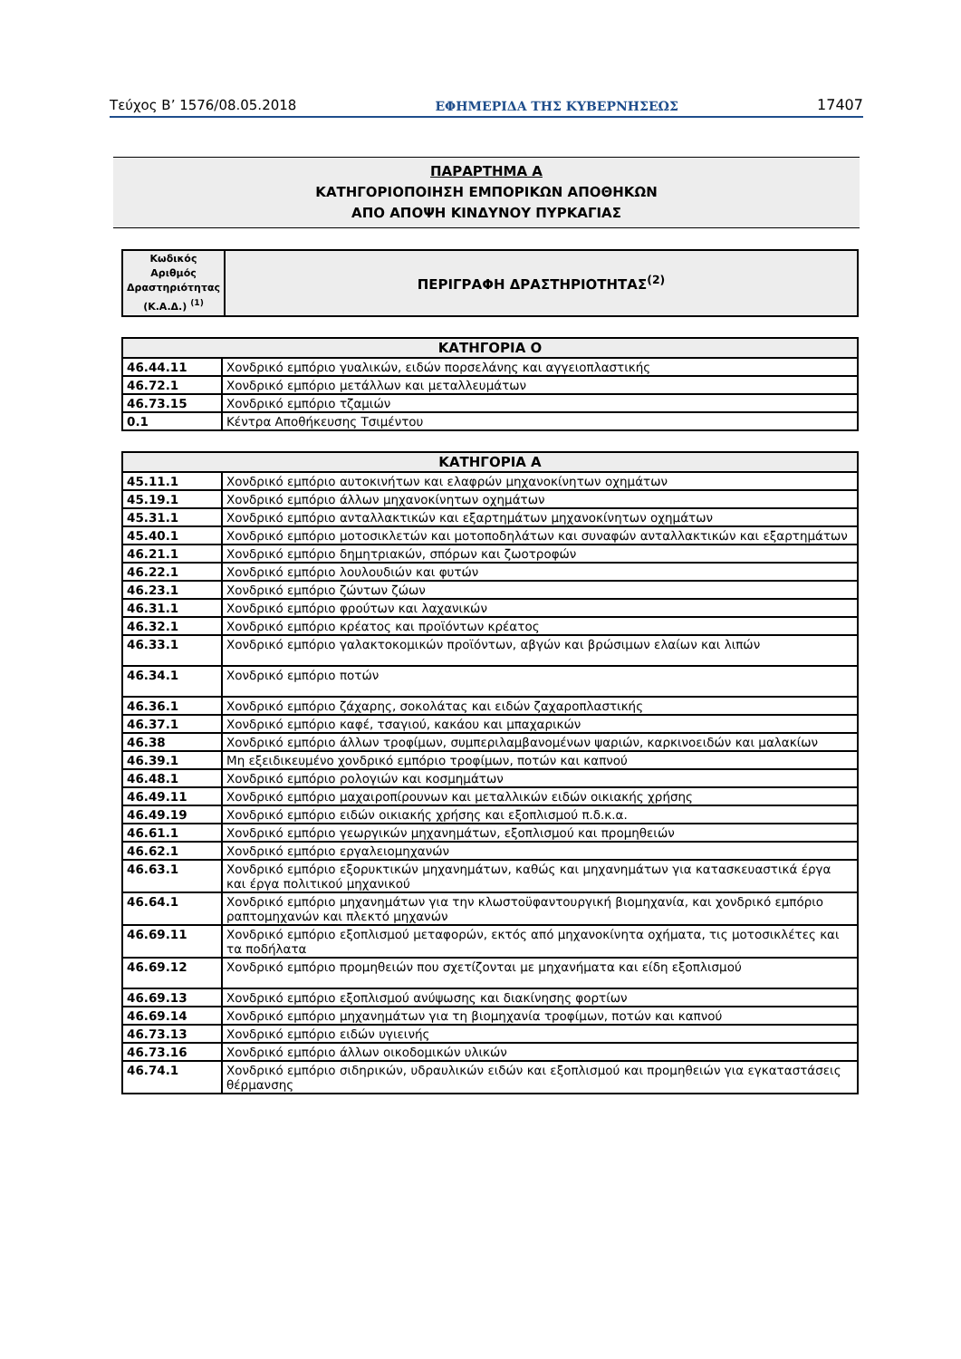Τεύχος Β’ 1576/08.05.2018 ΕΦΗΜΕΡΙΔΑ ΤΗΣ ΚΥΒΕΡΝΗΣΕΩΣ 17407
ΠΑΡΑΡΤΗΜΑ Α
ΚΑΤΗΓΟΡΙΟΠΟΙΗΣΗ ΕΜΠΟΡΙΚΩΝ ΑΠΟΘΗΚΩΝ
ΑΠΟ ΑΠΟΨΗ ΚΙΝΔΥΝΟΥ ΠΥΡΚΑΓΙΑΣ
| Κωδικός Αριθμός Δραστηριότητας (Κ.Α.Δ.) <sup>(1)</sup> | ΠΕΡΙΓΡΑΦΗ ΔΡΑΣΤΗΡΙΟΤΗΤΑΣ<sup>(2)</sup> |
| --- | --- |
| ΚΑΤΗΓΟΡΙΑ Ο | |
| --- | --- |
| 46.44.11 | Χονδρικό εμπόριο γυαλικών, ειδών πορσελάνης και αγγειοπλαστικής |
| 46.72.1 | Χονδρικό εμπόριο μετάλλων και μεταλλευμάτων |
| 46.73.15 | Χονδρικό εμπόριο τζαμιών |
| 0.1 | Κέντρα Αποθήκευσης Τσιμέντου |
| ΚΑΤΗΓΟΡΙΑ Α | |
| --- | --- |
| 45.11.1 | Χονδρικό εμπόριο αυτοκινήτων και ελαφρών μηχανοκίνητων οχημάτων |
| 45.19.1 | Χονδρικό εμπόριο άλλων μηχανοκίνητων οχημάτων |
| 45.31.1 | Χονδρικό εμπόριο ανταλλακτικών και εξαρτημάτων μηχανοκίνητων οχημάτων |
| 45.40.1 | Χονδρικό εμπόριο μοτοσικλετών και μοτοποδηλάτων και συναφών ανταλλακτικών και εξαρτημάτων |
| 46.21.1 | Χονδρικό εμπόριο δημητριακών, σπόρων και ζωοτροφών |
| 46.22.1 | Χονδρικό εμπόριο λουλουδιών και φυτών |
| 46.23.1 | Χονδρικό εμπόριο ζώντων ζώων |
| 46.31.1 | Χονδρικό εμπόριο φρούτων και λαχανικών |
| 46.32.1 | Χονδρικό εμπόριο κρέατος και προϊόντων κρέατος |
| 46.33.1 | Χονδρικό εμπόριο γαλακτοκομικών προϊόντων, αβγών και βρώσιμων ελαίων και λιπών |
| 46.34.1 | Χονδρικό εμπόριο ποτών |
| 46.36.1 | Χονδρικό εμπόριο ζάχαρης, σοκολάτας και ειδών ζαχαροπλαστικής |
| 46.37.1 | Χονδρικό εμπόριο καφέ, τσαγιού, κακάου και μπαχαρικών |
| 46.38 | Χονδρικό εμπόριο άλλων τροφίμων, συμπεριλαμβανομένων ψαριών, καρκινοειδών και μαλακίων |
| 46.39.1 | Μη εξειδικευμένο χονδρικό εμπόριο τροφίμων, ποτών και καπνού |
| 46.48.1 | Χονδρικό εμπόριο ρολογιών και κοσμημάτων |
| 46.49.11 | Χονδρικό εμπόριο μαχαιροπίρουνων και μεταλλικών ειδών οικιακής χρήσης |
| 46.49.19 | Χονδρικό εμπόριο ειδών οικιακής χρήσης και εξοπλισμού π.δ.κ.α. |
| 46.61.1 | Χονδρικό εμπόριο γεωργικών μηχανημάτων, εξοπλισμού και προμηθειών |
| 46.62.1 | Χονδρικό εμπόριο εργαλειομηχανών |
| 46.63.1 | Χονδρικό εμπόριο εξορυκτικών μηχανημάτων, καθώς και μηχανημάτων για κατασκευαστικά έργα και έργα πολιτικού μηχανικού |
| 46.64.1 | Χονδρικό εμπόριο μηχανημάτων για την κλωστοϋφαντουργική βιομηχανία, και χονδρικό εμπόριο ραπτομηχανών και πλεκτό μηχανών |
| 46.69.11 | Χονδρικό εμπόριο εξοπλισμού μεταφορών, εκτός από μηχανοκίνητα οχήματα, τις μοτοσικλέτες και τα ποδήλατα |
| 46.69.12 | Χονδρικό εμπόριο προμηθειών που σχετίζονται με μηχανήματα και είδη εξοπλισμού |
| 46.69.13 | Χονδρικό εμπόριο εξοπλισμού ανύψωσης και διακίνησης φορτίων |
| 46.69.14 | Χονδρικό εμπόριο μηχανημάτων για τη βιομηχανία τροφίμων, ποτών και καπνού |
| 46.73.13 | Χονδρικό εμπόριο ειδών υγιεινής |
| 46.73.16 | Χονδρικό εμπόριο άλλων οικοδομικών υλικών |
| 46.74.1 | Χονδρικό εμπόριο σιδηρικών, υδραυλικών ειδών και εξοπλισμού και προμηθειών για εγκαταστάσεις θέρμανσης |